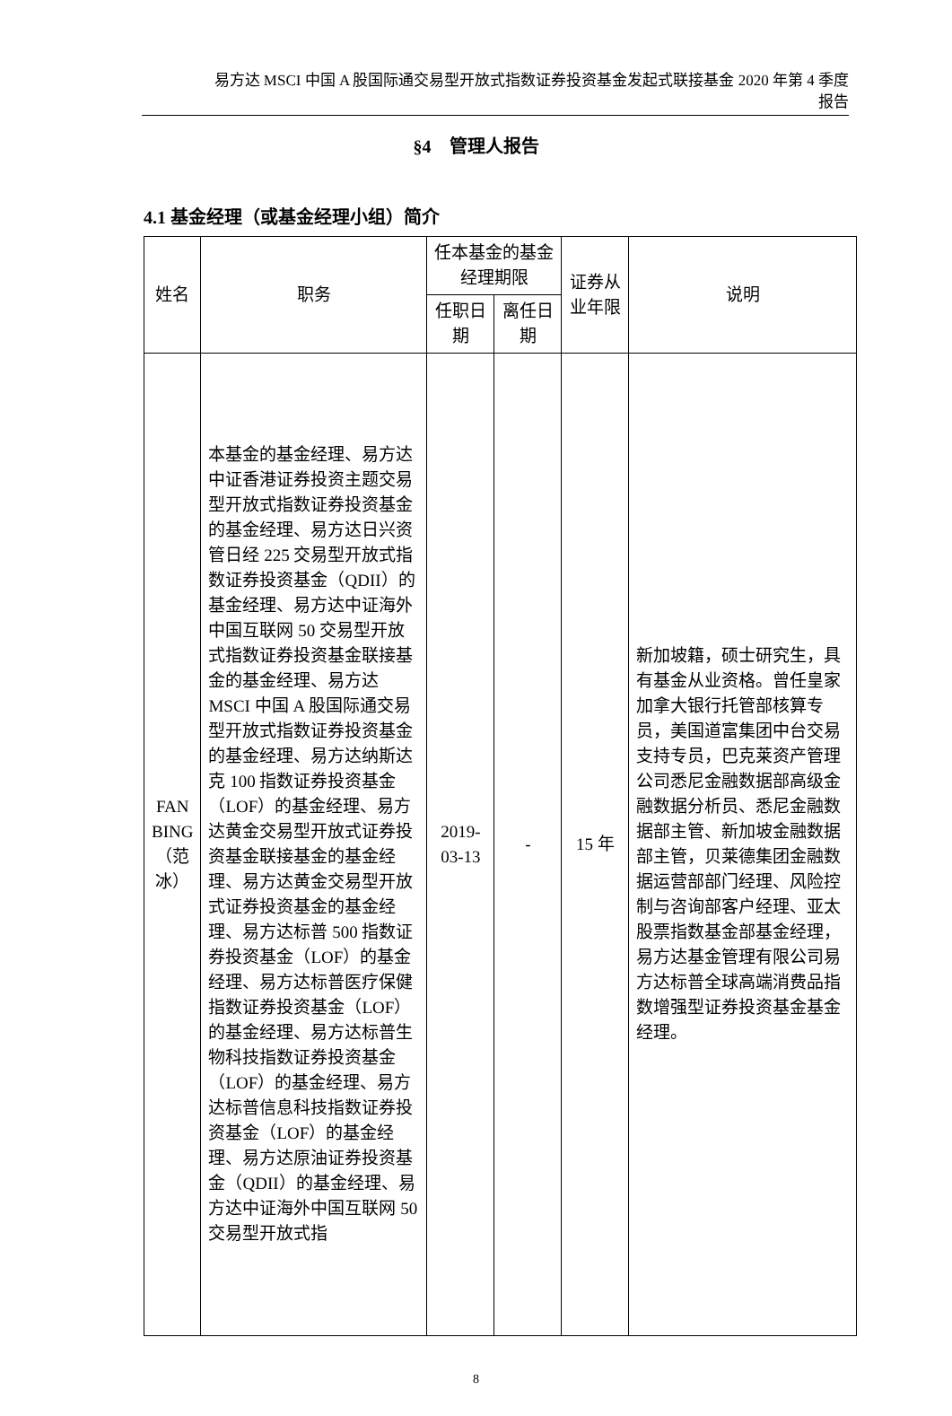易方达 MSCI 中国 A 股国际通交易型开放式指数证券投资基金发起式联接基金 2020 年第 4 季度
报告
§4　管理人报告
4.1 基金经理（或基金经理小组）简介
| 姓名 | 职务 | 任本基金的基金经理期限 | | 证券从业年限 | 说明 |
| | | 任职日期 | 离任日期 | | |
| FAN BING（范冰） | 本基金的基金经理、易方达中证香港证券投资主题交易型开放式指数证券投资基金的基金经理、易方达日兴资管日经 225 交易型开放式指数证券投资基金（QDII）的基金经理、易方达中证海外中国互联网 50 交易型开放式指数证券投资基金联接基金的基金经理、易方达 MSCI 中国 A 股国际通交易型开放式指数证券投资基金的基金经理、易方达纳斯达克 100 指数证券投资基金（LOF）的基金经理、易方达黄金交易型开放式证券投资基金联接基金的基金经理、易方达黄金交易型开放式证券投资基金的基金经理、易方达标普 500 指数证券投资基金（LOF）的基金经理、易方达标普医疗保健指数证券投资基金（LOF）的基金经理、易方达标普生物科技指数证券投资基金（LOF）的基金经理、易方达标普信息科技指数证券投资基金（LOF）的基金经理、易方达原油证券投资基金（QDII）的基金经理、易方达中证海外中国互联网 50 交易型开放式指 | 2019-03-13 | - | 15 年 | 新加坡籍，硕士研究生，具有基金从业资格。曾任皇家加拿大银行托管部核算专员，美国道富集团中台交易支持专员，巴克莱资产管理公司悉尼金融数据部高级金融数据分析员、悉尼金融数据部主管、新加坡金融数据部主管，贝莱德集团金融数据运营部部门经理、风险控制与咨询部客户经理、亚太股票指数基金部基金经理，易方达基金管理有限公司易方达标普全球高端消费品指数增强型证券投资基金基金经理。 |
8